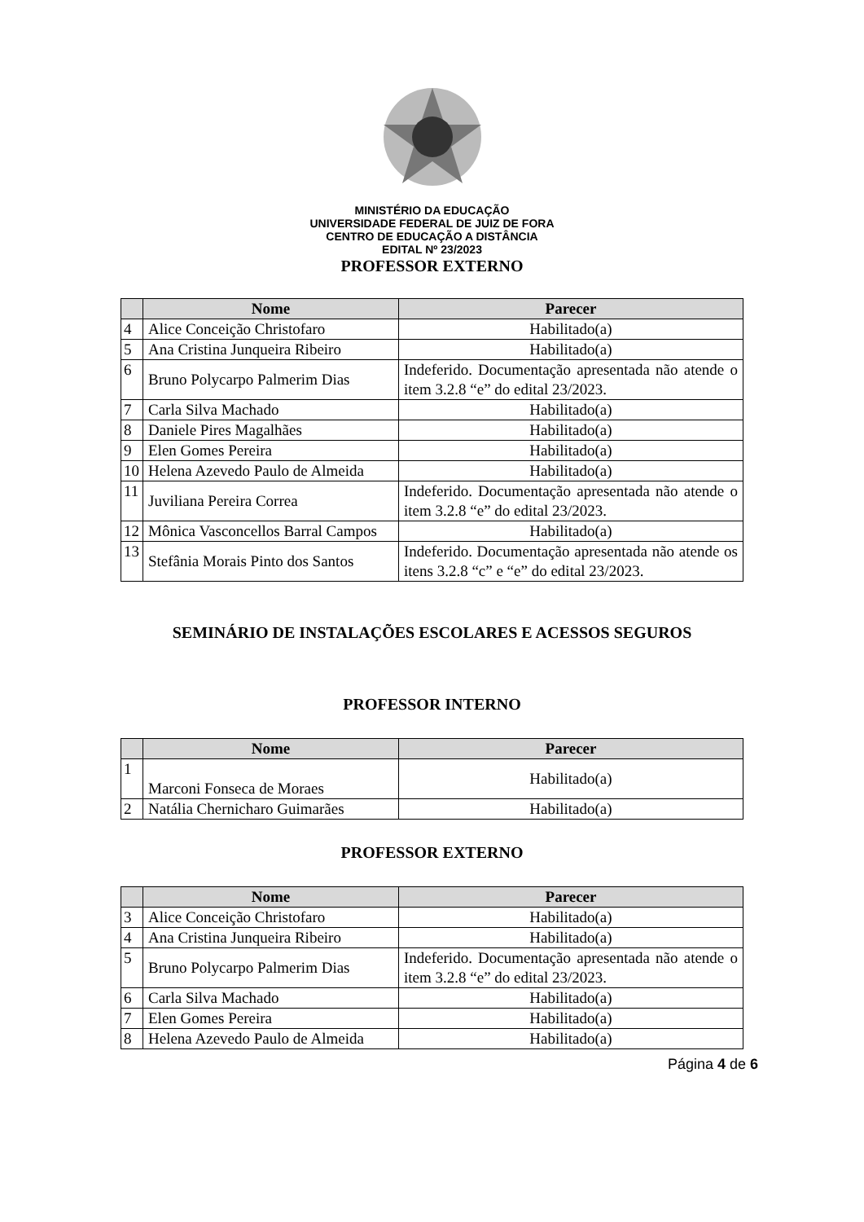MINISTÉRIO DA EDUCAÇÃO
UNIVERSIDADE FEDERAL DE JUIZ DE FORA
CENTRO DE EDUCAÇÃO A DISTÂNCIA
EDITAL Nº 23/2023
PROFESSOR EXTERNO
| | Nome | Parecer |
| --- | --- | --- |
| 4 | Alice Conceição Christofaro | Habilitado(a) |
| 5 | Ana Cristina Junqueira Ribeiro | Habilitado(a) |
| 6 | Bruno Polycarpo Palmerim Dias | Indeferido. Documentação apresentada não atende o item 3.2.8 “e” do edital 23/2023. |
| 7 | Carla Silva Machado | Habilitado(a) |
| 8 | Daniele Pires Magalhães | Habilitado(a) |
| 9 | Elen Gomes Pereira | Habilitado(a) |
| 10 | Helena Azevedo Paulo de Almeida | Habilitado(a) |
| 11 | Juviliana Pereira Correa | Indeferido. Documentação apresentada não atende o item 3.2.8 “e” do edital 23/2023. |
| 12 | Mônica Vasconcellos Barral Campos | Habilitado(a) |
| 13 | Stefânia Morais Pinto dos Santos | Indeferido. Documentação apresentada não atende os itens 3.2.8 “c” e “e” do edital 23/2023. |
SEMINÁRIO DE INSTALAÇÕES ESCOLARES E ACESSOS SEGUROS
PROFESSOR INTERNO
| | Nome | Parecer |
| --- | --- | --- |
| 1 | Marconi Fonseca de Moraes | Habilitado(a) |
| 2 | Natália Chernicharo Guimarães | Habilitado(a) |
PROFESSOR EXTERNO
| | Nome | Parecer |
| --- | --- | --- |
| 3 | Alice Conceição Christofaro | Habilitado(a) |
| 4 | Ana Cristina Junqueira Ribeiro | Habilitado(a) |
| 5 | Bruno Polycarpo Palmerim Dias | Indeferido. Documentação apresentada não atende o item 3.2.8 “e” do edital 23/2023. |
| 6 | Carla Silva Machado | Habilitado(a) |
| 7 | Elen Gomes Pereira | Habilitado(a) |
| 8 | Helena Azevedo Paulo de Almeida | Habilitado(a) |
Página 4 de 6